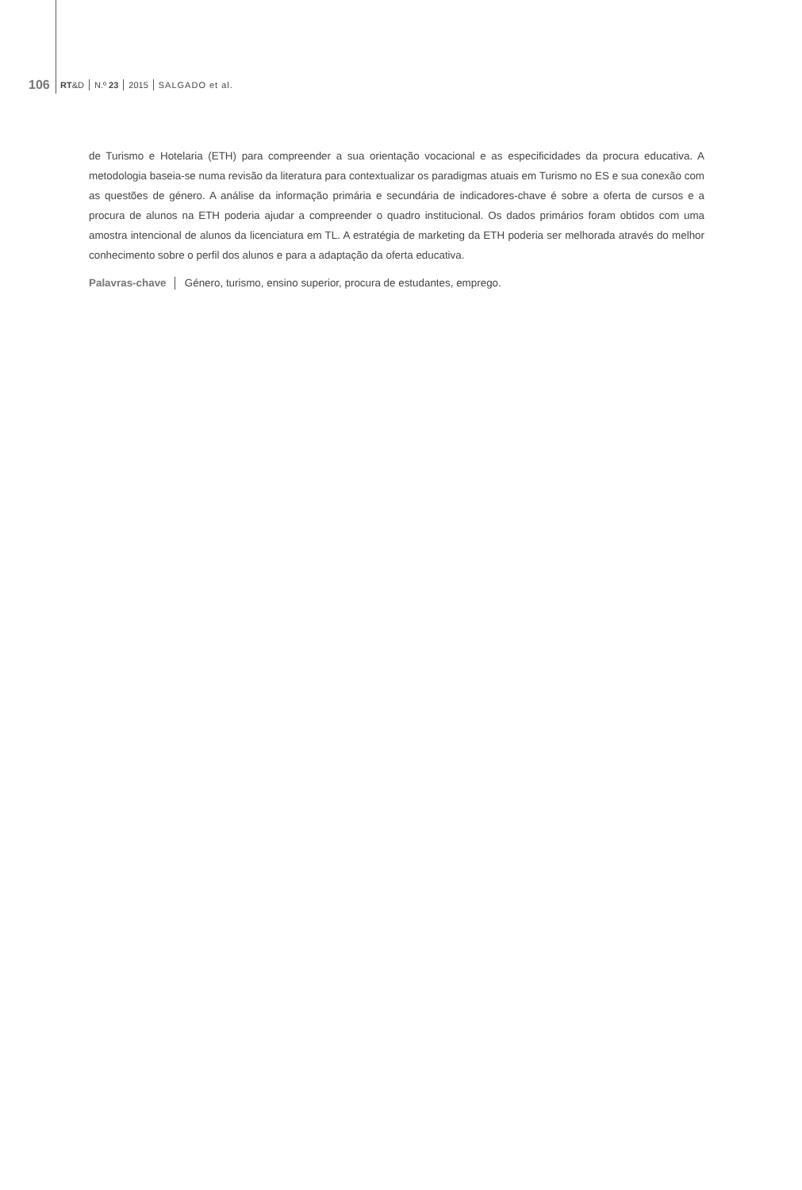106 RT&D N.º 23 2015 SALGADO et al.
de Turismo e Hotelaria (ETH) para compreender a sua orientação vocacional e as especificidades da procura educativa. A metodologia baseia-se numa revisão da literatura para contextualizar os paradigmas atuais em Turismo no ES e sua conexão com as questões de género. A análise da informação primária e secundária de indicadores-chave é sobre a oferta de cursos e a procura de alunos na ETH poderia ajudar a compreender o quadro institucional. Os dados primários foram obtidos com uma amostra intencional de alunos da licenciatura em TL. A estratégia de marketing da ETH poderia ser melhorada através do melhor conhecimento sobre o perfil dos alunos e para a adaptação da oferta educativa.
Palavras-chave │ Género, turismo, ensino superior, procura de estudantes, emprego.